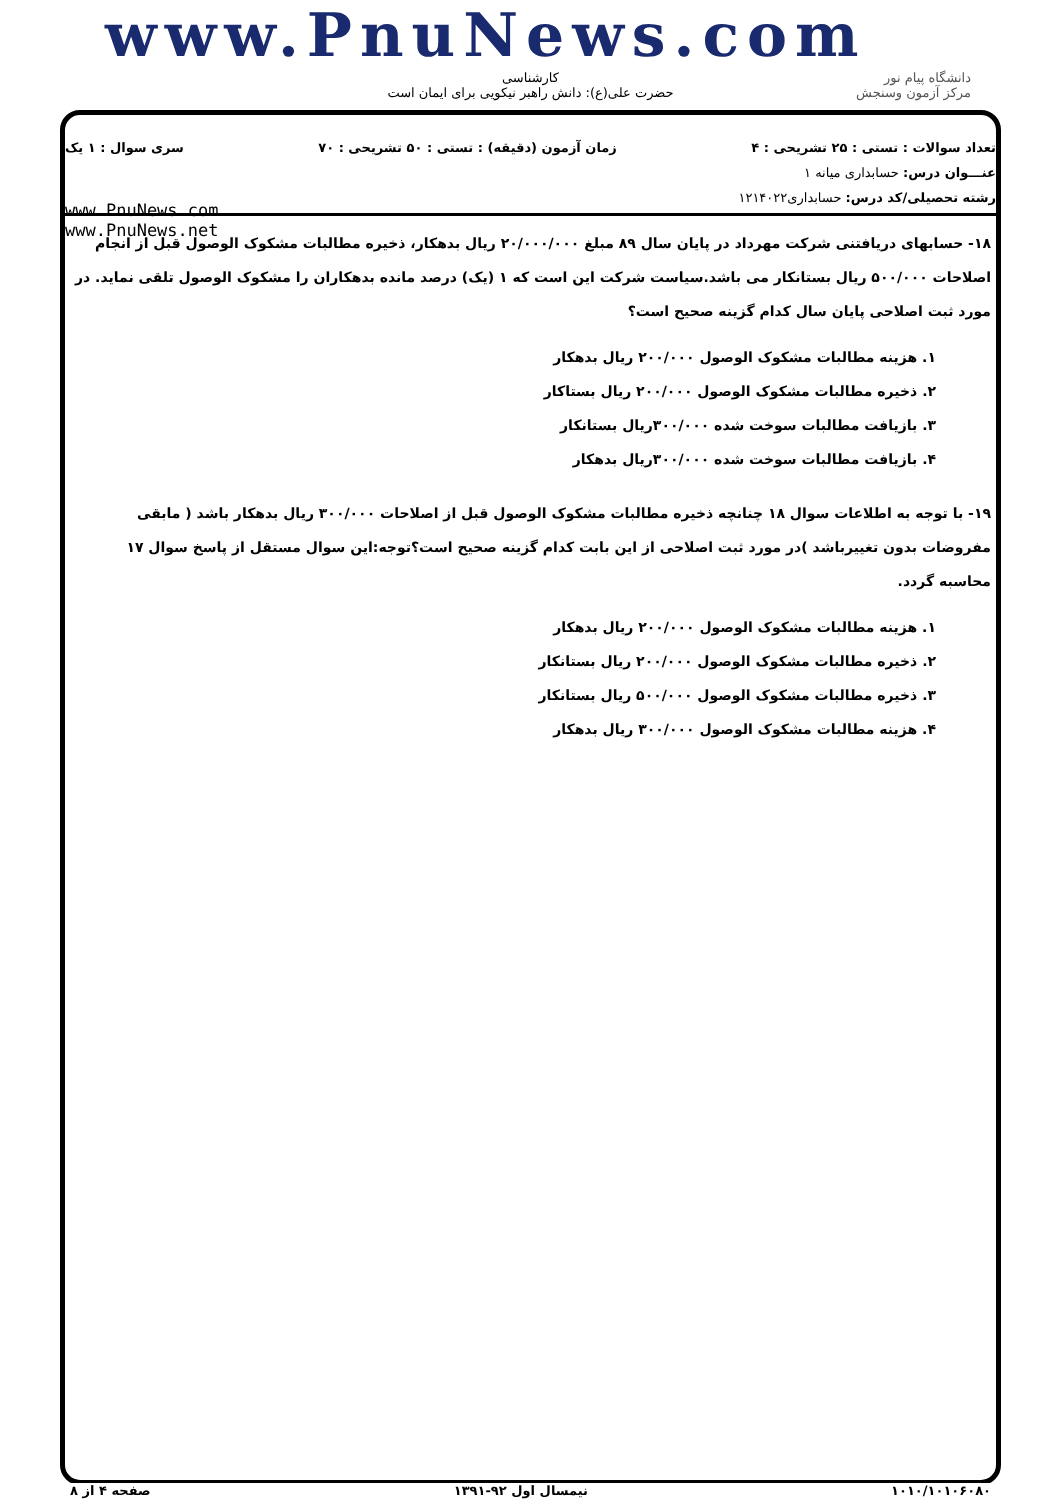www.PnuNews.com
کارشناسی
حضرت علی(ع): دانش راهبر نیکویی برای ایمان است
دانشگاه پیام نور
مرکز آزمون وسنجش
تعداد سوالات : تستی : ۲۵ تشریحی : ۴ زمان آزمون (دقیقه) : تستی : ۵۰ تشریحی : ۷۰ سری سوال : ۱ یک
عنـــوان درس: حسابداری میانه ۱
رشته تحصیلی/کد درس: حسابداری۱۲۱۴۰۲۲
www.PnuNews.com
www.PnuNews.net
۱۸- حسابهای دریافتنی شرکت مهرداد در پایان سال ۸۹ مبلغ ۲۰/۰۰۰/۰۰۰ ریال بدهکار، ذخیره مطالبات مشکوک الوصول قبل از انجام اصلاحات ۵۰۰/۰۰۰ ریال بستانکار می باشد.سیاست شرکت این است که ۱ (یک) درصد مانده بدهکاران را مشکوک الوصول تلقی نماید. در مورد ثبت اصلاحی پایان سال کدام گزینه صحیح است؟
۱. هزینه مطالبات مشکوک الوصول ۲۰۰/۰۰۰ ریال بدهکار
۲. ذخیره مطالبات مشکوک الوصول ۲۰۰/۰۰۰ ریال بستاکار
۳. بازیافت مطالبات سوخت شده ۳۰۰/۰۰۰ریال بستانکار
۴. بازیافت مطالبات سوخت شده ۳۰۰/۰۰۰ریال بدهکار
۱۹- با توجه به اطلاعات سوال ۱۸ چنانچه ذخیره مطالبات مشکوک الوصول قبل از اصلاحات ۳۰۰/۰۰۰ ریال بدهکار باشد ( مابقی مفروضات بدون تغییرباشد )در مورد ثبت اصلاحی از این بابت کدام گزینه صحیح است؟توجه:این سوال مستقل از پاسخ سوال ۱۷ محاسبه گردد.
۱. هزینه مطالبات مشکوک الوصول ۲۰۰/۰۰۰ ریال بدهکار
۲. ذخیره مطالبات مشکوک الوصول ۲۰۰/۰۰۰ ریال بستانکار
۳. ذخیره مطالبات مشکوک الوصول ۵۰۰/۰۰۰ ریال بستانکار
۴. هزینه مطالبات مشکوک الوصول ۳۰۰/۰۰۰ ریال بدهکار
۱۰۱۰/۱۰۱۰۶۰۸۰ نیمسال اول ۹۲-۱۳۹۱ صفحه ۴ از ۸